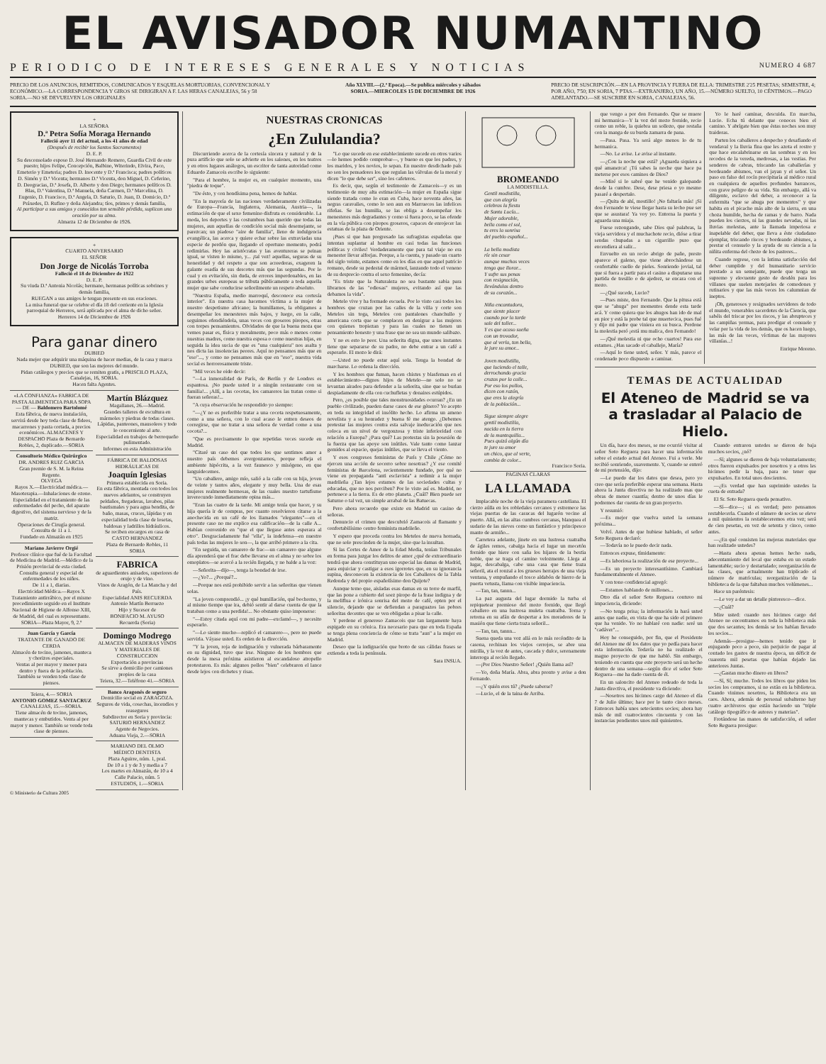EL AVISADOR NUMANTINO
PERIODICO DE INTERESES GENERALES Y NOTICIAS NUMERO 4 687
PRECIO DE LOS ANUNCIOS, REMITIDOS, COMUNICADOS Y ESQUELAS MORTUORIAS, CONVENCIONAL Y ECONÓMICO.—LA CORRESPONDENCIA Y GIROS SE DIRIGIRAN A F. LAS HERAS CANALEJAS, 56 y 58 SORIA.—NO SE DEVUELVEN LOS ORIGINALES
Año XLVIII.—(2.ª Epoca).—Se publica miércoles y sábados
SORIA.—MIERCOLES 15 DE DICIEMBRE DE 1926
PRECIO DE SUSCRIPCIÓN.—EN LA PROVINCIA Y FUERA DE ELLA: TRIMESTRE 2'25 PESETAS; SEMESTRE, 4; POR AÑO, 7'50; EN SORIA, 7 PTAS.—EXTRANJERO, UN AÑO, 15.—NÚMERO SUELTO, 10 CÉNTIMOS.—PAGO ADELANTADO.—SE SUSCRIBE EN SORIA, CANALEJAS, 56.
+
LA SEÑORA
D.ª Petra Sofía Moraga Hernando
Falleció ayer 11 del actual, a los 41 años de edad
(Después de recibir los Santos Sacramentos)
D. E. P.
Su desconsolado esposo D. José Hernando Romero, Guardia Civil de este puesto; hijos Felipe, Concepción, Balbino, Witerindo, Elvira, Paco, Emeterio y Emeteria; padres D. Inocente y D.ª Francisca; padres políticos D. Simón y D.ª Vicenta; hermanos D.ª Vicenta, don Miguel, D. Ceferino, D. Deogracias, D.ª Josefa, D. Alberto y don Diego; hermanos políticos D. Blas, D.ª Valentina, D.ª Manuela, doña Carmen, D.ª Marcelina, D. Eugenio, D. Francisco, D.ª Angela, D. Saturio, D. Juan, D. Domicio, D.ª Práxedes, D. Rufino y doña Alejandra; tíos, primos y demás familia,
Al participar a sus amigos y conocidos tan sensible pérdida, suplican una oración por su alma.
Almarza 12 de Diciembre de 1926.
+
CUARTO ANIVERSARIO
EL SEÑOR
Don Jorge de Nicolás Torroba
Falleció el 18 de Diciembre de 1922
D. E. P.
Su viuda D.ª Antonia Nicolás; hermano, hermanas políticas sobrinos y demás familia,
RUEGAN a sus amigos le tengan presente en sus oraciones.
La misa funeral que se celebre el día 18 del corriente en la Iglesia parroquial de Herreros, será aplicada por el alma de dicho señor.
Herreros 14 de Diciembre de 1926
Para ganar dinero
DUBIED
Nada mejor que adquirir una máquina de hacer medias, de la casa y marca DUBIED, que son las mejores del mundo.
Pidan catálogos y precios que se remiten gratis, a PRISCILO PLAZA, Canalejas, 16, SORIA.
Hacen falta Agentes.
«LA CONFIANZA» FABRICA DE PASTA ALIMENTICIA PARA SOPA — DE — Baldomero Bartolomé
Esta fábrica, de nueva instalación, servirá desde hoy toda clase de fideos, macarrones y pasta cortada, a precios económicos. ALMACENES Y DESPACHO Plaza de Bernardo Robles, 2, duplicado.—SORIA
Consultorio Médico Quirúrgico
DR. ANDRES RUIZ GARCIA
Gran premio de S. M. la Reina Regente.
OLVEGA
Rayos X.—Electricidad médica.—Masoterapia.—Inhalaciones de ozono.
Especialidad en el tratamiento de las enfermedades del pecho, del aparato digestivo, del sistema nervioso y de la matriz.
Operaciones de Cirugía general.
Consulta de 11 a 1.
Fundado en Almazán en 1925
Mariano Javierre Orgié
Profesor clínico que fué de la Facultad de Medicina de Madrid.—Médico de la Prisión provincial de esta ciudad.
Consulta general y especial de enfermedades de los niños.
De 11 a 1, diarias.
Electricidad Médica.—Rayos X
Tratamiento antirrábico, por el mismo procedimiento seguido en el Instituto Nacional de Higiene de Alfonso XIII, de Madrid, del cual es representante.
SORIA—Plaza Mayor, 9, 2.º
Juan García y García
TRATANTE DE GANADO DE CERDA
Almacén de tocino, jamones, manteca y chorizos especiales.
Ventas al por mayor y menor para dentro y fuera de la población.
También se venden toda clase de piensos.
Teiera, 4.— SORIA
ANTONIO GOMEZ SANTACRUZ
CANALEJAS, 15.—SORIA.
Tiene almacén de tocino, jamones, mantecas y embutidos. Venta al por mayor y menor. También se vende toda clase de piensos.
Martín Blázquez
Magallanes, 26.—Madrid.
Grandes talleres de escultura en mármoles y piedras de todas clases.
Lápidas, panteones, mausoleos y todo lo concerniente al arte.
Especialidad en trabajos de berroqueño pulimentado.
Informes en esta Administración
FÁBRICA DE BALDOSAS HIDRÁULICAS DE
Joaquín Iglesias
Primera establecida en Soria.
En esta fábrica, montada con todos los nuevos adelantos, se construyen peldaños, fregaderas, lavabos, pilas bautismales y para agua bendita, de baño, masas, cruces, lápidas y en especialidad toda clase de losetas, baldosas y ladrillos hidráulicos.
Se reciben encargos en casa de CASTO HERNANDEZ
Plaza de Bernardo Robles, 11
SORIA
FABRICA
de aguardientes anisados, superiores de orujo y de vino.
Vinos de Aragón, de La Mancha y del País.
Especialidad ANIS RECUERDA
Antonio Martín Berruezo
Hijo y Sucesor de
BONIFACIO M. AYUSO
Recuerda (Soria)
Domingo Modrego
ALMACEN DE MADERAS VINOS Y MATERIALES DE CONSTRUCCION
Exportación a provincias
Se sirve a domicilio por camiones propios de la casa
Teiera, 32.—Teléfono 41.—SORIA
Banco Aragonés de seguro
Domicilio social en ZARAGOZA.
Seguros de vida, cosechas, incendios y reaseguros
Subdirector en Soria y provincia: SATURIO HERNANDEZ
Agente de Negocios.
Aduana Vieja, 2.—SORIA
MARIANO DEL OLMO
MÉDICO DENTISTA
Plaza Aguirre, núm. 1, pral.
De 10 a 1 y de 3 y media a 7
Los martes en Almazán, de 10 a 4
Calle Palacio, núm. 5
ESTUDIOS, 1.—SORIA
NUESTRAS CRONICAS
¿En Zululandia?
Discurriendo acerca de la cortesía sincera y natural y de la pura artificio que solo se advierte en los salones, en los teatros y en otros lugares análogos, un escritor de tanta autoridad como Eduardo Zamacois escribe lo siguiente:
"Para el hombre, la mujer es, en cualquier momento, una "piedra de toque".
"De ésto, y con hondísima pena, hemos de hablar.
"En la mayoría de las naciones verdaderamente civilizadas de Europa—Francia, Inglaterra, Alemania, Austria—, la estimación de que el sexo femenino disfruta es considerable. La moda, los deportes y las costumbres han querido que todas las mujeres, aun aquellas de condición social más desemejante, se parezcan; un piadoso "aire de familia", lleno de indulgencia evangélica, las acerca y quiere echar sobre las extraviadas una especie de perdón que, llegando el oportuno momento, podrá redimirlas. Hoy las aristócratas y las aventureras se peinan igual, se visten lo mismo, y... ¡tal vez! aquellas, seguras de su honestidad y del respeto a que son acreedoras, exageren la galante osadía de sus descotes más que las segundas. Por lo cual y en evitación, sin duda, de errores imperdonables, en las grandes urbes europeas se tributa públicamente a toda aquella mujer que sabe conducirse señorilmente un respeto absoluto.
"Nuestra España, medio marroquí, desconoce esa cortesía interior". En nuestra casa hacemos víctima a la mujer de nuestro despotismo africano; la humillamos, la obligamos a desempeñar los menesteres más bajos, y luego, en la calle, seguimos ofendiéndola, unas veces con groseros piropos, otras con torpes pensamientos. Olvidados de que la buena moza que vemos pasar es, física y moralmente, poco más o menos como nuestras madres, como nuestra esposa o como nuestras hijas, en seguida la idea sucia de que es "una cualquiera" nos asalta y nos dicta las insolencias peores. Aquí no pensamos más que en "eso"..., y como no pensamos más que en "eso", nuestra vida social es horrorosamente triste.
"Mil veces he oido decir:
"—La inmoralidad de París, de Berlín y de Londres es espantosa. ¡No puede usted ir a ningún restaurante con su familia!... ¡Allí, a las cocotas, los camareros las tratan como si fueran señoras!...
"A cuya observación he respondido yo siempre:
"—¿Y no es preferible tratar a una cocota respetuosamente, como a una señora, con lo cual acaso le entren deseos de corregirse, que no tratar a una señora de verdad como a una cocota?...
"Que es precisamente lo que repetidas veces sucede en Madrid.
"Citaré un caso del que todos los que sentimos amor a nuestro país debemos avergonzarnos, porque refleja el ambiente hipócrita, a la vez faunesco y misógeno, en que languidecemos.
"Un caballero, amigo mío, salió a la calle con su hija, joven de veinte y tantos años, elegante y muy bella. Una de esas mujeres realmente hermosas, de las cuales nuestro tartufismo inverecundo inmediatamente opina más...
"Eran las cuatro de la tarde. Mi amigo tenía que hacer, y su hija quería ir de compras, por cuanto resolvieron citarse a la anochecida en un café de los llamados "elegantes"—en el presente caso no me explico esa calificación—de la calle A... Habían convenido en "que el que llegase antes esperara al otro". Desgraciadamente fué "ella", la indefensa—en nuestro país todas las mujeres lo son—, la que arribó primero a la cita.
"En seguida, un camarero de frac—un camarero que alguno día aprenderá que el frac debe llevarse en el alma y no sobre los omoplatos—se acercó a la recién llegada, y no balde a la voz:
—Señorita—dijo—, tenga la bondad de irse.
—¿Yo?... ¿Porqué?...
—Porque nos está prohibido servir a las señoritas que vienen solas.
"La joven comprendió... ¡y qué humillación, qué bochorno, y al mismo tiempo que ira, debió sentir al darse cuenta de que la trataban como a una perdida!... No obstante quiso imponerse:
"—Estoy citada aquí con mi padre—exclamó—, y necesito esperarlo.
"—Lo siento mucho—replicó el camarero—, pero no puedo servirla. Váyase usted. Es orden de la dirección.
"Y la joven, roja de indignación y vulnerada bárbaramente en su dignidad, tuvo que irse. Ninguno de los hombres que desde la mesa próxima asistieron al escandaloso atropello protestaron. Es más: algunos pollos "bien" celebraron el lance desde lejos con dichetes y risas.
"Lo que sucede en ese establecimiento sucede en otros varios—lo hemos podido comprobar—, y bueno es que los padres, y los maridos, y los novios, lo sepan. En nuestro desdichado país no son los pensadores los que regulan las válvulas de la moral y dicen "lo que debe ser", sino los cafeteros.
Es decir, que, según el testimonio de Zamacois—y es un testimonio de muy alta estimación—la mujer en España sigue siendo tratada como lo eran en Cuba, hace noventa años, las negras caravalies, como lo son aun en Marruecos las infelices rifeñas. Se las humilla, se las obliga a desempeñar los menesteres más degradantes y como si fuera poco, se las ofende en la vía pública con piropos groseros, capaces de enrojecer las estatuas de la plaza de Oriente.
¡Pues si que han progresado las sufragistas españolas que intentan suplantar al hombre en casi todas las funciones políticas y civiles! Verdaderamente que para tal viaje no era menester llevar alforjas. Porque, a la cuenta, y pasado un cuarto del siglo veinte, estamos como en los días en que aquel patricio romano, desde su pedestal de mármol, lanzando todo el veneno de su desprecio contra el sexo femenino, decía:
"Es triste que la Naturaleza no sea bastante sabia para librarnos de las "odiosas" mujeres, evitando así que las debamos la vida".
Metelo vive y ha formado escuela. Por lo visto casi todos los hombres que cruzan por las calles de la villa y corte son Metelos sin toga, Metelos con pantalones chanchullo y americana corta que se complacen en denigrar a las mujeres con quienes tropiezan y para las cuales no tienen un pensamiento honesto y una frase que no sea un mundo salibazo.
Y no es esto lo peor. Una señorita digna, que unos instantes tiene que separarse de su padre, no debe entrar a un café a esperarlo. El mozo le dirá:
—Usted no puede estar aquí sola. Tenga la bondad de marcharse. Lo ordena la dirección.
Y los hombres que fuman, hacen chistes y blasfeman en el establecimiento—dignos hijos de Metelo—no solo no se levantan airados para defender a la señorita, sino que se burlan despiadamente de ella con cuchufletas y donaires estúpidos.
Pero, ¿es posible que tales monstruosidades ocurran? ¿En un pueblo civilizado, pueden darse casos de ese género? Yo acepto en toda su integridad el insólito hecho. Lo afirma un ameno novelista y a su honradez y buena fé me atengo. ¿Debemos protestar las mujeres contra esta salvaje ineducación que nos coloca en un nivel de vergonzosa y triste inferioridad con relación a Europa? ¿Para qué? Las protestas sin la posesión de la fuerza que las apoye son inútiles. Vale tanto como lanzar gemidos al espacio, quejas inútiles, que se lleva el viento.
Y esos congresos feministas de París y Chile ¿Cómo no ejercen una acción de socorro sobre nosotras? ¿Y ese comité feministas de Barcelona, recientemente fundado, por qué no viene en propaganda "anti esclavista" a redimir a la mujer madrileña ¿Tan lejos estamos de las sociedades cultas y educadas, que no nos perciben? Por lo visto así es. Madrid, no pertenece a la tierra. Es de otro planeta. ¿Cuál? Bien puede ser Saturno o tal vez, un simple arrabal de las Batuecas.
Pero ahora recuerdo que existe en Madrid un casino de señoras.
Denuncio el crimen que descubrió Zamacois al flamante y confortabilísimo centro feminista madrileño.
Y espero que proceda contra los Metelos de nueva hornada, que no solo prescinden de la mujer, sino que la insultan.
Si las Cortes de Amor de la Edad Media, tenían Tribunales en forma para juzgar los delitos de amor ¿qué de extraordinario tendrá que ahora constituyan uno especial las damas de Madrid, para enjuiciar y castigar a esos igorrotes que, en su ignorancia supina, desconocen la existencia de los Caballeros de la Tabla Redonda y del propio españolísimo don Quijote?
Aunque temo que, aisladas esas damas en su torre de marfil, que las pone a cubierto del soez piropo de la frase indigna y de la meliflua e irónica sonrisa del mozo de café, opten por el silencio, dejando que se defiendan a paraguazos las pobres señoritas decentes que se ven obligadas a pisar la calle.
Y perdone el generoso Zamacois que tan largamente haya espigado en su crónica. Era necesario para que en toda España se tenga plena conciencia de cómo se trata "aun" a la mujer en Madrid.
Deseo que la indignación que broto de sus cálidas frases se extienda a toda la península.
Sara INSUA.
BROMEANDO
LA MODISTILLA.
Gentil modistilla,
que con alegría
celebras la fiesta
de Santa Lucía...
Mujer adorable,
bella como el sol,
tu eres la sonrisa
del pueblo español...
La bella modista
ríe sin cesar
aunque muchas veces
tenga que llorar...
Y sufre sus penas
con resignación,
llevándolas dentro
de su corazón...
Niña encantadora,
que siente placer
cuando por la tarde
sale del taller...
Y es que acaso sueña
con un trovador,
que al verla, tan bella,
le jure su amor...
Joven modistilla,
que luciendo el talle,
derrochando gracia
cruzas por la calle...
Por eso los pollos,
dicen con razón,
que eres la alegría
de la población...
Sigue siempre alegre
gentil modistilla,
nacida en la tierra
de la mantequilla...
Pues quizá algún día
te jure su amor
un chico, que al verte,
cambia de color...
Francisco Soria.
PAGINAS CLARAS
LA LLAMADA
Implacable noche de la vieja paramera castellana. El cierzo aúlla en los robledales cercanos y estremece las viejas puertas de las casucas del lugarón vecino al puerto. Allá, en las altas cumbres cercanas, blanquea el sudario de las nieves como un fantástico y principesco manto de armiño...
Carretera adelante, jinete en una lustrosa cuatralba de ágiles remos, cabalga hacia el lugar un mocetón fornido que hiere con saña los hijares de la bestia noble, que se traga el camino velozmente. Llega al lugar, descabalga, cabe una casa que tiene traza señoril, ata el ronzal a los gruesos herrajes de una vieja ventana, y empuñando el tosco aldabón de hierro de la puerta vetusta, llama con visible impaciencia.
—Tan, tan, tannn...
La paz augusta del lugar dormido la turba el repiquetear premioso del mozo fornido, que llegó caballero en una lustrosa muleta cuatralba. Torna y retorna en su afán de despertar a los moradores de la masión que tiene cierta traza señoril...
—Tan, tan, tannn...
Suena queda una voz allá en lo más recóndito de la casona, rechinan los viejos cerrojos, se abre una mirilla, y la voz de antes, cascada y dulce, serenamente interroga al recién llegado.
—¡Por Dios Nuestro Señor! ¿Quién llama así?
—Yo, doña María. Abra, abra pronto y avise a don Fernando.
—¿Y quién eres tú? ¿Puede saberse?
—Lucio, el de la taina de Arriba.
que vengo a por don Fernando. Que se muere mi hermanica—Y la voz del mozo fornido, recio como un roble, la quiebra un sollozo, que restaña con la manga de su burda zamarra de pana.
—Pasa. Pasa. Ya será algo menos lo de tu hermanica.
—No. Le avise. Le avise al instante.
—¿Con la noche que está? ¡Aguarda siquiera a qué amanezca! ¡Tú sabes la noche que hace pa meterse por esos caminos de Dios?
—Miré si lo sabré que he venido galopando desde la cumbre. Dese, dese priesa o yo mesmo pasaré a despertalo.
—¡Quita de ahí, mostillo! ¡No faltaría más! ¡Si don Fernando te viese llegar hasta su lecho pue ser que se asustara! Ya voy yo. Entorna la puerta y aguarda una miaja.
Fuese rezongando, sabe Dios qué palabras, la vieja servidora y el muchachote recio, dióse a tirar sendas chupadas a un cigarrillo puro que encendiera al salir...
Envuelto en un recio abrigo de paño, presto aparece el galeno, que viene abrochándose un confortable cuello de pieles. Sonriendo jovial, tal que si fuera a partir para el casino a disputarse una partida de tresillo o de ajedrez, se encara con el mozo.
—¿Qué sucede, Lucio?
—Pues miste, don Fernando. Que la pitusa está que se "ahuga" por momentos dende esta tarde acá. Y como quiera que los ahugos han ido de mal en pior y está la probe tal que muertecica, pues fué y dijo mi padre que viniera en su busca. Perdone la molestia peró ¡está mu malica, don Fernando!
—¡Qué molestia ni que ocho cuartos! Para eso estamos. ¿Has sacado el caballejo, María?
—Aquí lo tiene usted, señor. Y más, parece el condenado poco dispuesto a caminar.
Yo le haré caminar, descuida. En marcha, Lucio. Echa tú delante que conoces bien el camino. Y abrígate bien que éstas noches son muy traidoras.
Parten los caballeros a despecho y desafiando el vendaval y la lluvia fina que les azota el rostro y que hace encalabrinarse en las sombras y en los recodos de la vereda, medrosas, a las vestias. Por senderos de cabras, triscando las caballerías y bordeando abismos, van el jayan y el señor. Un paso en falso del rocín precipitaría al médico rural en cualquiera de aquellos profundos barrancos, con grave peligro de su vida. Sin embargo, allá va diligente, esclavo del deber, a reconocer a la enfermita "que se ahuga por momentos" y que habita en el picacho más alto de la sierra, en una choza humilde, hecha de ramas y de barro. Nada pueden los cierzos, ni las grandes nevadas, ni las lluvias molestas, ante la llamada imperiosa e inapelable del deber, que lleva a éste ciudadano ejemplar, triscando riscos y bordeando abismos, a prestar el consuelo y la ayuda de su ciencia a la niñita enferma del chozo de los pastores...
Cuando regrese, con la íntima satisfacción del deber cumplido y del humanitario servicio prestado a un semejante, puede que tenga un supremo y elocuente gesto de desdén para los villanos que suelen motejarles de comodones y rutinarios y que las más veces los calumnian de ineptos.
¡Oh, generosos y resignados servidores de todo el mundo, venerables sacerdotes de la Ciencia, que sabéis del triscar por los riscos, y las abrupteces y las campiñas yermas, para prodigar el consuelo y velar por la vida de los demás, que os hacen luego, las más de las veces, víctimas de las mayores villanías...!
Enrique Moreno.
TEMAS DE ACTUALIDAD
El Ateneo de Madrid se va a trasladar al Palacio de Hielo.
Un día, hace dos meses, se me ocurrió visitar al señor Soto Reguera para hacer una información sobre el estado actual del Ateneo. Fui a verle. Me recibió sonriendo, suavemente. Y, cuando se enteró de mi pretensión, dijo:
—Le puedo dar los datos que desea, pero yo creo que sería preferible esperar una semana. Hasta ahora la Junta directiva no ha realizado mas que obras de menor cuantía; dentro de unos días le podremos dar cuenta de un gran proyecto.
Y resumió:
—Es mejor que vuelva usted la semana próxima...
Volví. Antes de que hubiese hablado, el señor Soto Reguera declaró:
—Todavía no le puedo decir nada.
Entonces expuse, tímidamente:
—Es laboriosa la realización de ese proyecto...
—Es un proyecto interesantísimo. Cambiará fundamentalmente el Ateneo.
Y con tono confidencial agregó:
—Estamos hablando de millones...
Otro día el señor Soto Reguera contuvo mi impaciencia, diciendo:
—No tenga prisa; la información la hará usted antes que nadie, en vista de que ha sido el primero que ha venido. Yo no hablaré con nadie: seré un "cadáver"...
Hoy he conseguido, por fin, que el Presidente del Ateneo me dé los datos que yo pedía para hacer esta información. Todavía no ha realizado el magno proyecto de que me habló. Sin embargo, teniendo en cuenta que este proyecto será un hecho dentro de una semana—según dice el señor Soto Reguera—me ha dado cuenta de él.
En un saloncito del Ateneo rodeado de toda la Junta directiva, el presidente va diciendo:
—Nosotros nos hicimos cargo del Ateneo el día 7 de Julio último; hace por lo tanto cinco meses. Entonces había unos setecientos socios; ahora hay más de mil cuatrocientos cincuenta y con las instancias pendientes unos mil quinientos.
Cuando entraron ustedes se dieron de baja muchos socios, ¿nó?
—Sí; algunos se dieron de baja voluntariamente; otros fueron expulsados por nosotros y a otros les hicimos pedir la baja, para no tener que expulsarlos. En total unos doscientos.
—¿Es verdad que han suprimido ustedes la cuota de entrada?
El Sr. Soto Reguera queda pensativo.
—Sí—dice—; si es verdad; pero pensamos restablecerla. Cuando el número de socios se eleve a mil quinientos la restableceremos otra vez; será de cien pesetas, en vez de setenta y cinco, como antes.
—¿En qué consisten las mejoras materiales que han realizado ustedes?
—Hasta ahora apenas hemos hecho nada, adecentamiento del local que estaba en un estado lamentable; sucio y destartalado; reorganización de las clases, que actualmente han triplicado el número de matrículas; reorganización de la biblioteca de la que faltaban muchos volúmenes...
Hace un paréntesis:
—Le voy a dar un detalle pintoresco—dice.
—¿Cuál?
Mire usted: cuando nos hicimos cargo del Ateneo no encontramos en toda la biblioteca más que dos secantes; los demás se los habían llevado los socios...
Además—prosigue—hemos tenido que ir enjugando poco a poco, sin perjuicio de pagar al contado los gastos de nuestra época, un déficit de cuarenta mil pesetas que habían dejado las anteriores Juntas.
—¿Gastan mucho dinero en libros?
—Sí, Sí; mucho. Todos los libros que piden los socios los compramos, si no están en la biblioteca. Cuando vinimos nosotros, la Biblioteca era un caos. Ahora, además de personal subalterno hay cuatro archiveros que están haciendo un "triple catálogo tipográfico de autores y materias".
Frotándose las manos de satisfacción, el señor Soto Reguera prosigue:
© Ministerio de Cultura 2005